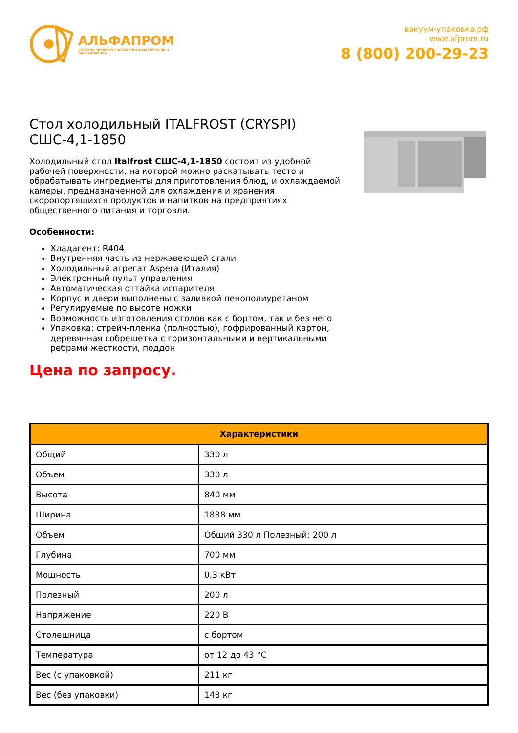АЛЬФАПРОМ
ОПТОВАЯ ПРОДАЖА УПАКОВОЧНЫХ МАТЕРИАЛОВ И ОБОРУДОВАНИЯ
вакуум-упаковка.рф
www.afprom.ru
8 (800) 200-29-23
Стол холодильный ITALFROST (CRYSPI) СШС-4,1-1850
Холодильный стол Italfrost СШС-4,1-1850 состоит из удобной рабочей поверхности, на которой можно раскатывать тесто и обрабатывать ингредиенты для приготовления блюд, и охлаждаемой камеры, предназначенной для охлаждения и хранения скоропортящихся продуктов и напитков на предприятиях общественного питания и торговли.
Особенности:
Хладагент: R404
Внутренняя часть из нержавеющей стали
Холодильный агрегат Aspera (Италия)
Электронный пульт управления
Автоматическая оттайка испарителя
Корпус и двери выполнены с заливкой пенополиуретаном
Регулируемые по высоте ножки
Возможность изготовления столов как с бортом, так и без него
Упаковка: стрейч-пленка (полностью), гофрированный картон, деревянная собрешетка с горизонтальными и вертикальными ребрами жесткости, поддон
Цена по запросу.
| Характеристики | |
| --- | --- |
| Общий | 330 л |
| Объем | 330 л |
| Высота | 840 мм |
| Ширина | 1838 мм |
| Объем | Общий 330 л Полезный: 200 л |
| Глубина | 700 мм |
| Мощность | 0.3 кВт |
| Полезный | 200 л |
| Напряжение | 220 В |
| Столешница | с бортом |
| Температура | от 12 до 43 °C |
| Вес (с упаковкой) | 211 кг |
| Вес (без упаковки) | 143 кг |